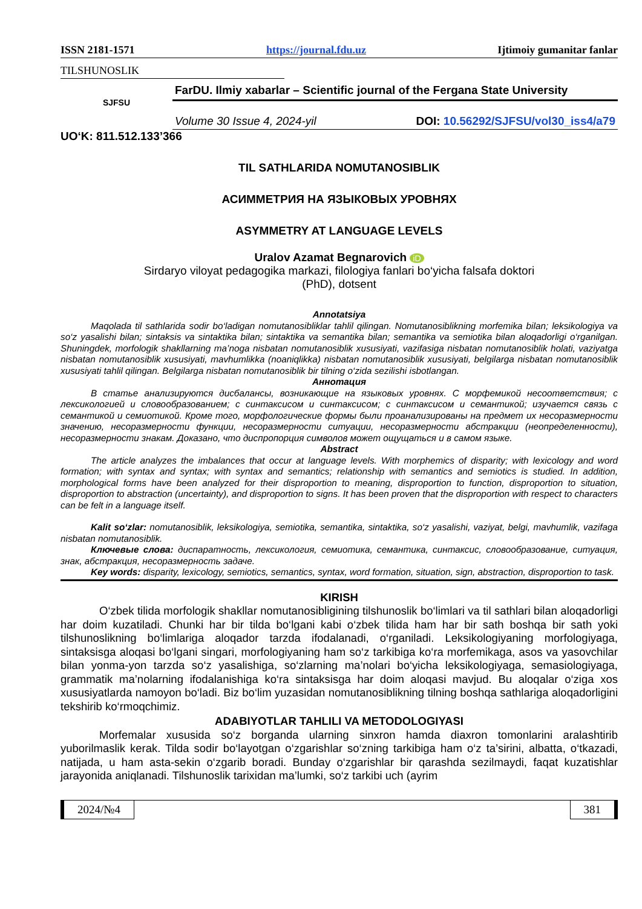ISSN 2181-1571 https://journal.fdu.uz Ijtimoiy gumanitar fanlar
TILSHUNOSLIK
SJFSU
FarDU. Ilmiy xabarlar – Scientific journal of the Fergana State University
Volume 30 Issue 4, 2024-yil DOI: 10.56292/SJFSU/vol30_iss4/a79
UO‘K: 811.512.133’366
TIL SATHLARIDA NOMUTANOSIBLIK
АСИММЕТРИЯ НА ЯЗЫКОВЫХ УРОВНЯХ
ASYMMETRY AT LANGUAGE LEVELS
Uralov Azamat Begnarovich iD
Sirdaryo viloyat pedagogika markazi, filologiya fanlari bo‘yicha falsafa doktori
(PhD), dotsent
Annotatsiya
Maqolada til sathlarida sodir bo‘ladigan nomutanosibliklar tahlil qilingan. Nomutanosiblikning morfemika bilan; leksikologiya va so‘z yasalishi bilan; sintaksis va sintaktika bilan; sintaktika va semantika bilan; semantika va semiotika bilan aloqadorligi o‘rganilgan. Shuningdek, morfologik shakllarning ma’noga nisbatan nomutanosiblik xususiyati, vazifasiga nisbatan nomutanosiblik holati, vaziyatga nisbatan nomutanosiblik xususiyati, mavhumlikka (noaniqlikka) nisbatan nomutanosiblik xususiyati, belgilarga nisbatan nomutanosiblik xususiyati tahlil qilingan. Belgilarga nisbatan nomutanosiblik bir tilning o‘zida sezilishi isbotlangan.
Аннотация
В статье анализируются дисбалансы, возникающие на языковых уровнях. С морфемикой несоответствия; с лексикологией и словообразованием; с синтаксисом и синтаксисом; с синтаксисом и семантикой; изучается связь с семантикой и семиотикой. Кроме того, морфологические формы были проанализированы на предмет их несоразмерности значению, несоразмерности функции, несоразмерности ситуации, несоразмерности абстракции (неопределенности), несоразмерности знакам. Доказано, что диспропорция символов может ощущаться и в самом языке.
Abstract
The article analyzes the imbalances that occur at language levels. With morphemics of disparity; with lexicology and word formation; with syntax and syntax; with syntax and semantics; relationship with semantics and semiotics is studied. In addition, morphological forms have been analyzed for their disproportion to meaning, disproportion to function, disproportion to situation, disproportion to abstraction (uncertainty), and disproportion to signs. It has been proven that the disproportion with respect to characters can be felt in a language itself.
Kalit so‘zlar: nomutanosiblik, leksikologiya, semiotika, semantika, sintaktika, so‘z yasalishi, vaziyat, belgi, mavhumlik, vazifaga nisbatan nomutanosiblik.
Ключевые слова: диспаратность, лексикология, семиотика, семантика, синтаксис, словообразование, ситуация, знак, абстракция, несоразмерность задаче.
Key words: disparity, lexicology, semiotics, semantics, syntax, word formation, situation, sign, abstraction, disproportion to task.
KIRISH
O‘zbek tilida morfologik shakllar nomutanosibligining tilshunoslik bo‘limlari va til sathlari bilan aloqadorligi har doim kuzatiladi. Chunki har bir tilda bo‘lgani kabi o‘zbek tilida ham har bir sath boshqa bir sath yoki tilshunoslikning bo‘limlariga aloqador tarzda ifodalanadi, o‘rganiladi. Leksikologiyaning morfologiyaga, sintaksisga aloqasi bo‘lgani singari, morfologiyaning ham so‘z tarkibiga ko‘ra morfemikaga, asos va yasovchilar bilan yonma-yon tarzda so‘z yasalishiga, so‘zlarning ma’nolari bo‘yicha leksikologiyaga, semasiologiyaga, grammatik ma’nolarning ifodalanishiga ko‘ra sintaksisga har doim aloqasi mavjud. Bu aloqalar o‘ziga xos xususiyatlarda namoyon bo‘ladi. Biz bo‘lim yuzasidan nomutanosiblikning tilning boshqa sathlariga aloqadorligini tekshirib ko‘rmoqchimiz.
ADABIYOTLAR TAHLILI VA METODOLOGIYASI
Morfemalar xususida so‘z borganda ularning sinxron hamda diaxron tomonlarini aralashtirib yuborilmaslik kerak. Tilda sodir bo‘layotgan o‘zgarishlar so‘zning tarkibiga ham o‘z ta’sirini, albatta, o‘tkazadi, natijada, u ham asta-sekin o‘zgarib boradi. Bunday o‘zgarishlar bir qarashda sezilmaydi, faqat kuzatishlar jarayonida aniqlanadi. Tilshunoslik tarixidan ma’lumki, so‘z tarkibi uch (ayrim
2024/№4 381